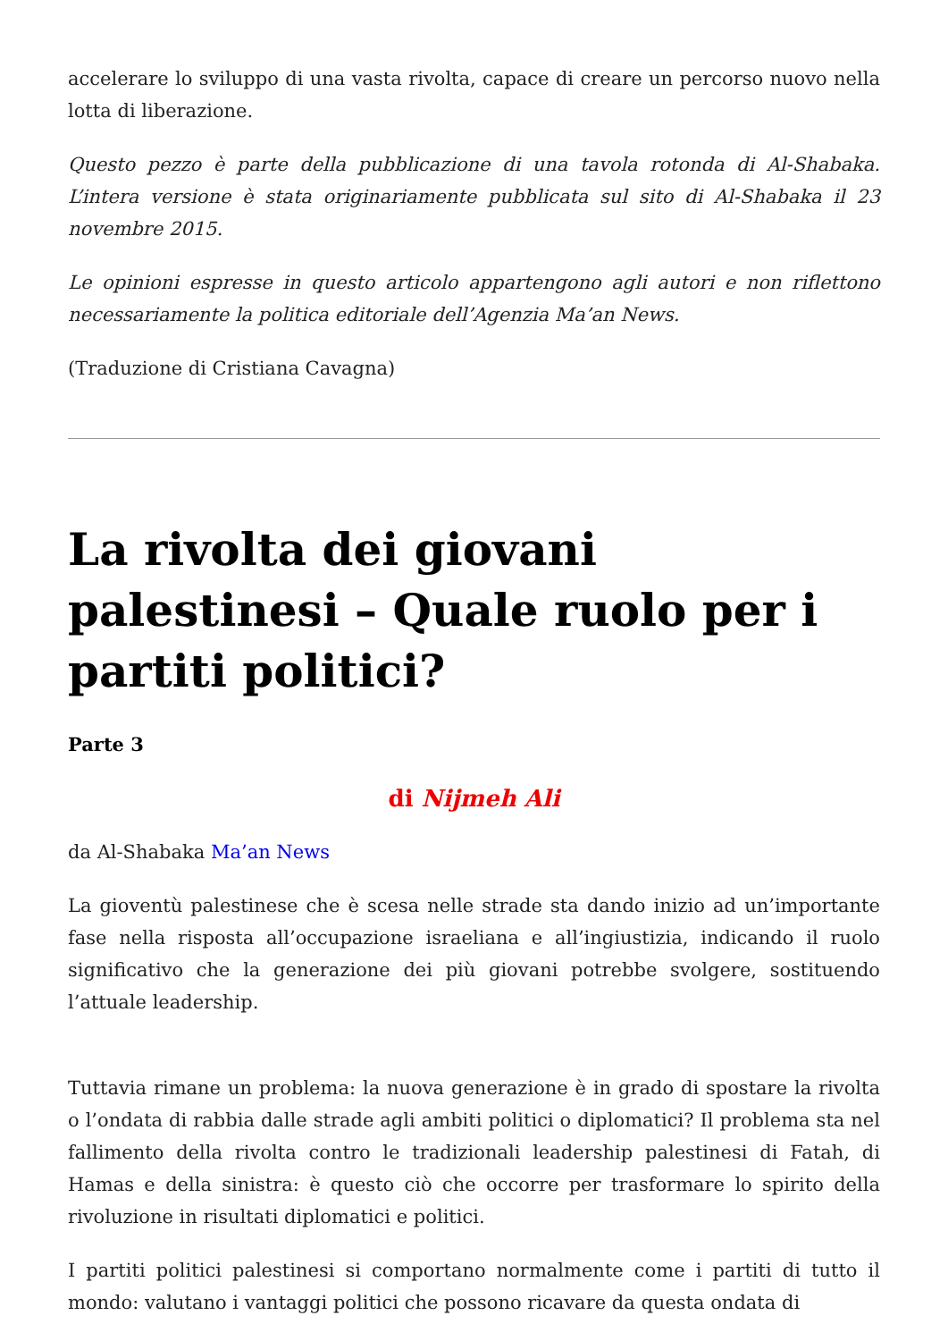accelerare lo sviluppo di una vasta rivolta, capace di creare un percorso nuovo nella lotta di liberazione.
Questo pezzo è parte della pubblicazione di una tavola rotonda di Al-Shabaka. L’intera versione è stata originariamente pubblicata sul sito di Al-Shabaka il 23 novembre 2015.
Le opinioni espresse in questo articolo appartengono agli autori e non riflettono necessariamente la politica editoriale dell’Agenzia Ma’an News.
(Traduzione di Cristiana Cavagna)
La rivolta dei giovani palestinesi – Quale ruolo per i partiti politici?
Parte 3
di Nijmeh Ali
da Al-Shabaka Ma’an News
La gioventù palestinese che è scesa nelle strade sta dando inizio ad un’importante fase nella risposta all’occupazione israeliana e all’ingiustizia, indicando il ruolo significativo che la generazione dei più giovani potrebbe svolgere, sostituendo l’attuale leadership.
Tuttavia rimane un problema: la nuova generazione è in grado di spostare la rivolta o l’ondata di rabbia dalle strade agli ambiti politici o diplomatici? Il problema sta nel fallimento della rivolta contro le tradizionali leadership palestinesi di Fatah, di Hamas e della sinistra: è questo ciò che occorre per trasformare lo spirito della rivoluzione in risultati diplomatici e politici.
I partiti politici palestinesi si comportano normalmente come i partiti di tutto il mondo: valutano i vantaggi politici che possono ricavare da questa ondata di